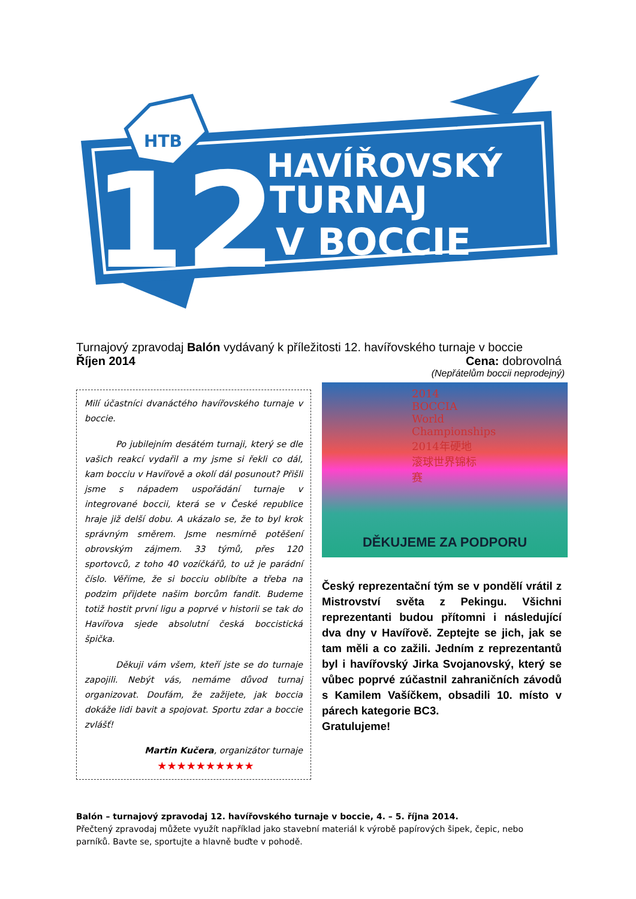HTB
12
HAVÍŘOVSKÝ
TURNAJ
V BOCCIE
Turnajový zpravodaj Balón vydávaný k příležitosti 12. havířovského turnaje v boccie
Říjen 2014 Cena: dobrovolná
(Nepřátelům boccii neprodejný)
Milí účastníci dvanáctého havířovského turnaje v boccie.
Po jubilejním desátém turnaji, který se dle vašich reakcí vydařil a my jsme si řekli co dál, kam bocciu v Havířově a okolí dál posunout? Přišli jsme s nápadem uspořádání turnaje v integrované boccii, která se v České republice hraje již delší dobu. A ukázalo se, že to byl krok správným směrem. Jsme nesmírně potěšení obrovským zájmem. 33 týmů, přes 120 sportovců, z toho 40 vozíčkářů, to už je parádní číslo. Věříme, že si bocciu oblíbíte a třeba na podzim přijdete našim borcům fandit. Budeme totiž hostit první ligu a poprvé v historii se tak do Havířova sjede absolutní česká boccistická špička.
Děkuji vám všem, kteří jste se do turnaje zapojili. Nebýt vás, nemáme důvod turnaj organizovat. Doufám, že zažijete, jak boccia dokáže lidi bavit a spojovat. Sportu zdar a boccie zvlášť!
Martin Kučera, organizátor turnaje
★★★★★★★★★★
2014 BOCCIA World Championships 2014年硬地滚球世界锦标赛
DĚKUJEME ZA PODPORU
Český reprezentační tým se v pondělí vrátil z Mistrovství světa z Pekingu. Všichni reprezentanti budou přítomni i následující dva dny v Havířově. Zeptejte se jich, jak se tam měli a co zažili. Jedním z reprezentantů byl i havířovský Jirka Svojanovský, který se vůbec poprvé zúčastnil zahraničních závodů s Kamilem Vašíčkem, obsadili 10. místo v párech kategorie BC3.
Gratulujeme!
Balón – turnajový zpravodaj 12. havířovského turnaje v boccie, 4. – 5. října 2014.
Přečtený zpravodaj můžete využít například jako stavební materiál k výrobě papírových šipek, čepic, nebo parníků. Bavte se, sportujte a hlavně buďte v pohodě.